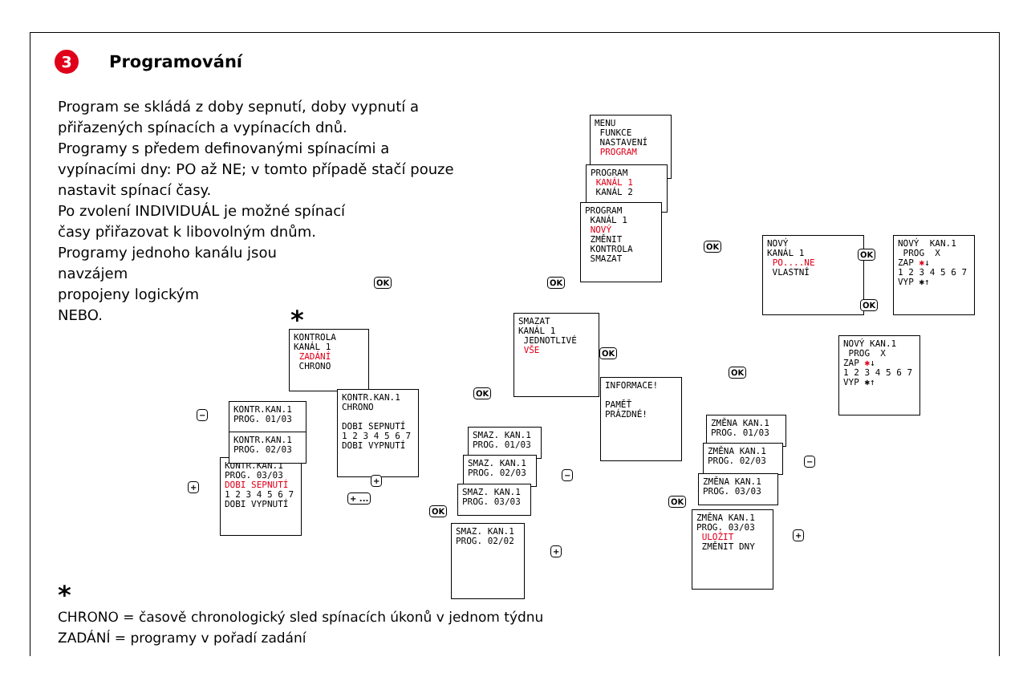3 Programování
Program se skládá z doby sepnutí, doby vypnutí a
přiřazených spínacích a vypínacích dnů.
Programy s předem definovanými spínacími a
vypínacími dny: PO až NE; v tomto případě stačí pouze
nastavit spínací časy.
Po zvolení INDIVIDUÁL je možné spínací
časy přiřazovat k libovolným dnům.
Programy jednoho kanálu jsou
navzájem
propojeny logickým
NEBO.
MENU FUNKCE NASTAVENÍ PROGRAM
PROGRAM KANÁL 1 KANÁL 2
PROGRAM KANÁL 1 NOVÝ ZMĚNIT KONTROLA SMAZAT
OK
NOVÝ KANÁL 1 PO....NE VLASTNÍ
OK
NOVÝ KAN.1 PROG X ZAP ✱↓ 1 2 3 4 5 6 7 VYP ✱↑
OK
NOVÝ KAN.1 PROG X ZAP ✱↓ 1 2 3 4 5 6 7 VYP ✱↑
OK
*
KONTROLA KANÁL 1 ZADÁNÍ CHRONO
KONTR.KAN.1 PROG. 03/03 DOBI SEPNUTÍ 1 2 3 4 5 6 7 DOBI VYPNUTÍ
KONTR.KAN.1 PROG. 01/03
KONTR.KAN.1 PROG. 02/03
KONTR.KAN.1 CHRONO DOBI SEPNUTÍ 1 2 3 4 5 6 7 DOBI VYPNUTÍ
−
+
+
+ ...
OK
SMAZAT KANÁL 1 JEDNOTLIVÉ VŠE
OK
INFORMACE! PAMĚŤ PRÁZDNÉ!
OK
SMAZ. KAN.1 PROG. 01/03
SMAZ. KAN.1 PROG. 02/03
SMAZ. KAN.1 PROG. 03/03
OK
SMAZ. KAN.1 PROG. 02/02
−
+
OK
ZMĚNA KAN.1 PROG. 01/03
ZMĚNA KAN.1 PROG. 02/03
ZMĚNA KAN.1 PROG. 03/03
OK
ZMĚNA KAN.1 PROG. 03/03 ULOŽIT ZMĚNIT DNY
−
+
*
CHRONO = časově chronologický sled spínacích úkonů v jednom týdnu
ZADÁNÍ = programy v pořadí zadání